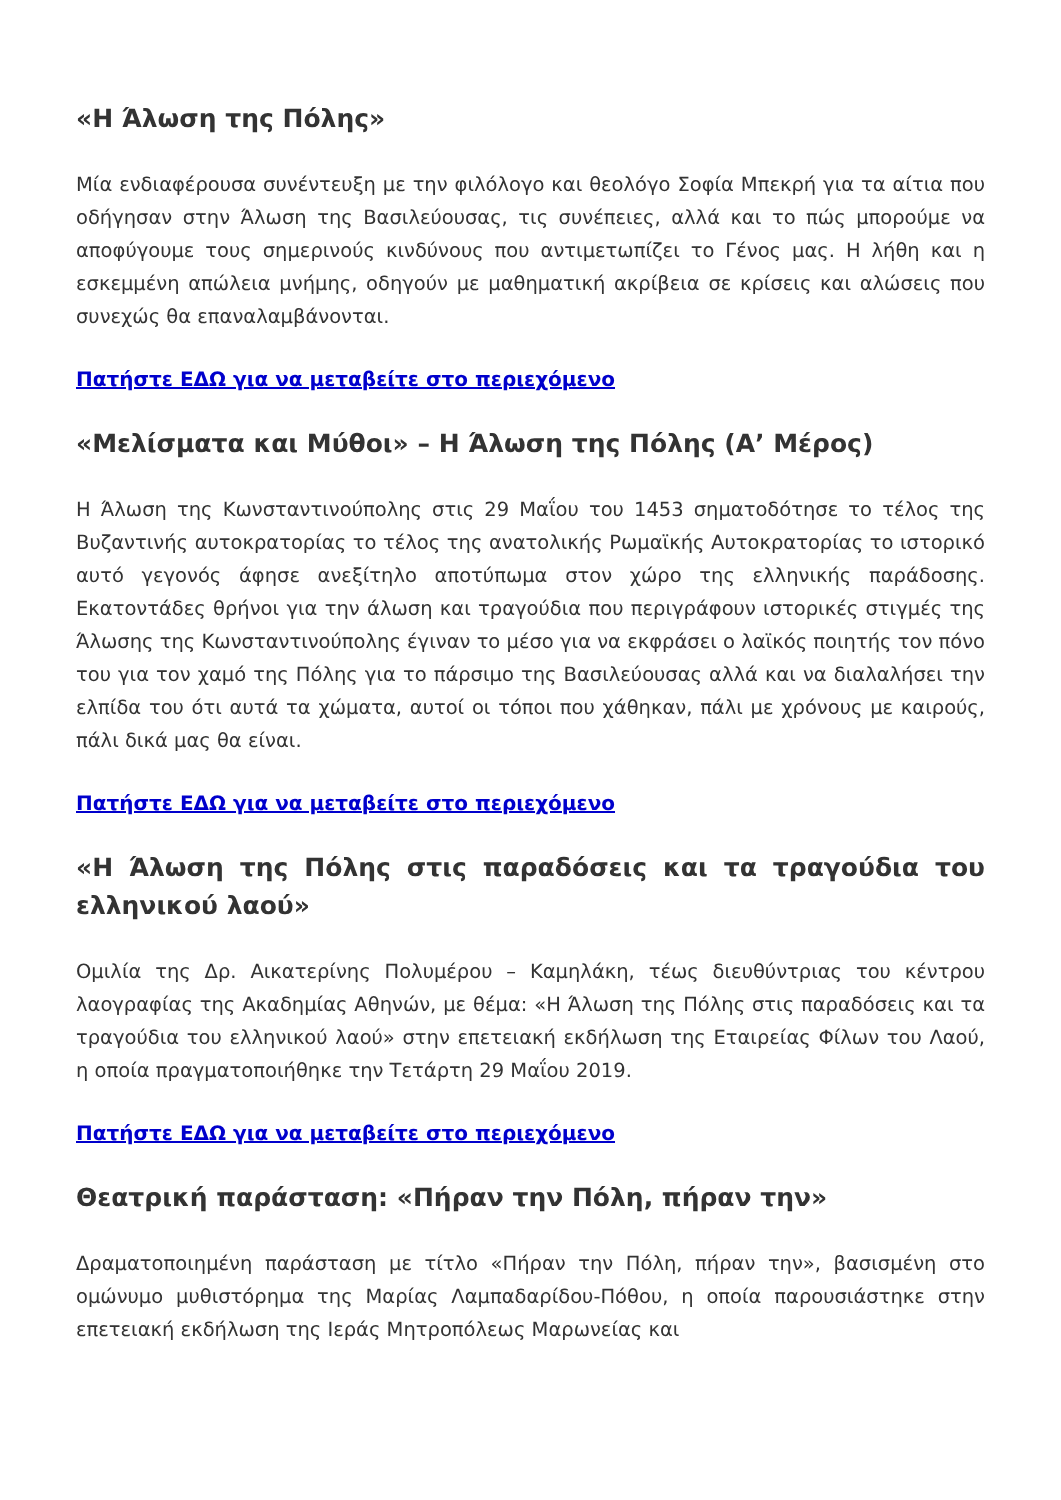«Η Άλωση της Πόλης»
Μία ενδιαφέρουσα συνέντευξη με την φιλόλογο και θεολόγο Σοφία Μπεκρή για τα αίτια που οδήγησαν στην Άλωση της Βασιλεύουσας, τις συνέπειες, αλλά και το πώς μπορούμε να αποφύγουμε τους σημερινούς κινδύνους που αντιμετωπίζει το Γένος μας. Η λήθη και η εσκεμμένη απώλεια μνήμης, οδηγούν με μαθηματική ακρίβεια σε κρίσεις και αλώσεις που συνεχώς θα επαναλαμβάνονται.
Πατήστε ΕΔΩ για να μεταβείτε στο περιεχόμενο
«Μελίσματα και Μύθοι» – Η Άλωση της Πόλης (Α’ Μέρος)
Η Άλωση της Κωνσταντινούπολης στις 29 Μαΐου του 1453 σηματοδότησε το τέλος της Βυζαντινής αυτοκρατορίας το τέλος της ανατολικής Ρωμαϊκής Αυτοκρατορίας το ιστορικό αυτό γεγονός άφησε ανεξίτηλο αποτύπωμα στον χώρο της ελληνικής παράδοσης. Εκατοντάδες θρήνοι για την άλωση και τραγούδια που περιγράφουν ιστορικές στιγμές της Άλωσης της Κωνσταντινούπολης έγιναν το μέσο για να εκφράσει ο λαϊκός ποιητής τον πόνο του για τον χαμό της Πόλης για το πάρσιμο της Βασιλεύουσας αλλά και να διαλαλήσει την ελπίδα του ότι αυτά τα χώματα, αυτοί οι τόποι που χάθηκαν, πάλι με χρόνους με καιρούς, πάλι δικά μας θα είναι.
Πατήστε ΕΔΩ για να μεταβείτε στο περιεχόμενο
«Η Άλωση της Πόλης στις παραδόσεις και τα τραγούδια του ελληνικού λαού»
Ομιλία της Δρ. Αικατερίνης Πολυμέρου – Καμηλάκη, τέως διευθύντριας του κέντρου λαογραφίας της Ακαδημίας Αθηνών, με θέμα: «Η Άλωση της Πόλης στις παραδόσεις και τα τραγούδια του ελληνικού λαού» στην επετειακή εκδήλωση της Εταιρείας Φίλων του Λαού, η οποία πραγματοποιήθηκε την Τετάρτη 29 Μαΐου 2019.
Πατήστε ΕΔΩ για να μεταβείτε στο περιεχόμενο
Θεατρική παράσταση: «Πήραν την Πόλη, πήραν την»
Δραματοποιημένη παράσταση με τίτλο «Πήραν την Πόλη, πήραν την», βασισμένη στο ομώνυμο μυθιστόρημα της Μαρίας Λαμπαδαρίδου-Πόθου, η οποία παρουσιάστηκε στην επετειακή εκδήλωση της Ιεράς Μητροπόλεως Μαρωνείας και